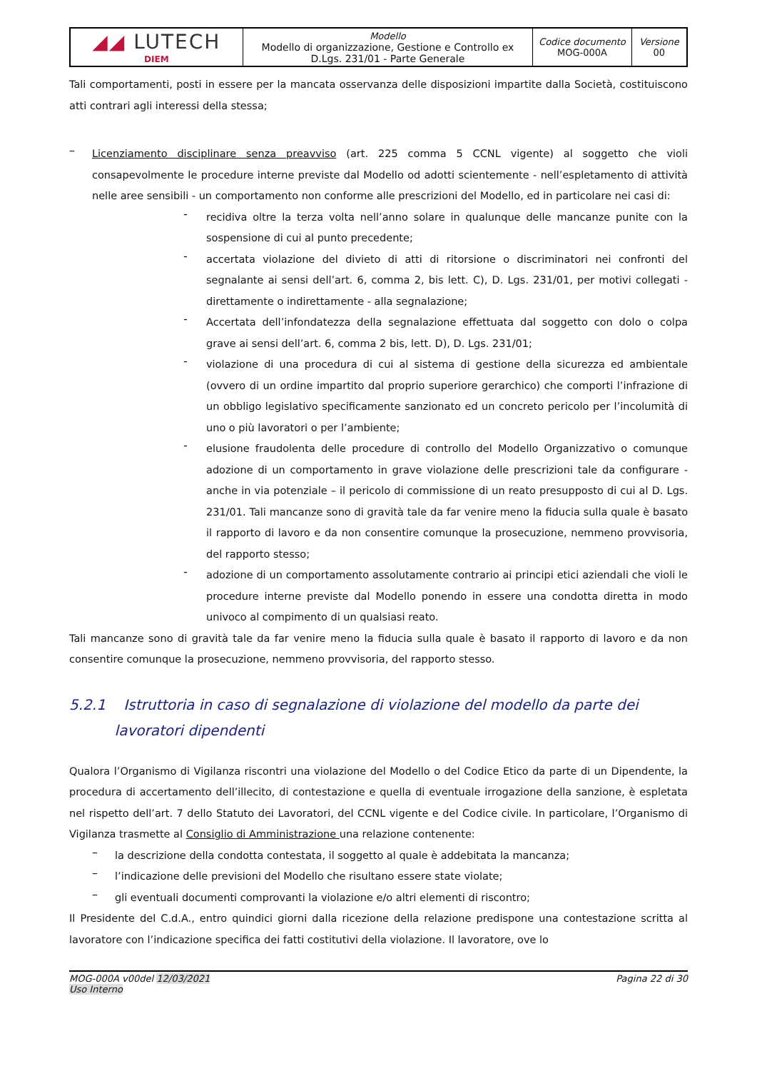| ◢◢ LUTECH DIEM | Modello Modello di organizzazione, Gestione e Controllo ex D.Lgs. 231/01 - Parte Generale | Codice documento MOG-000A | Versione 00 |
Tali comportamenti, posti in essere per la mancata osservanza delle disposizioni impartite dalla Società, costituiscono atti contrari agli interessi della stessa;
–
Licenziamento disciplinare senza preavviso (art. 225 comma 5 CCNL vigente) al soggetto che violi consapevolmente le procedure interne previste dal Modello od adotti scientemente - nell’espletamento di attività nelle aree sensibili - un comportamento non conforme alle prescrizioni del Modello, ed in particolare nei casi di:
-
recidiva oltre la terza volta nell’anno solare in qualunque delle mancanze punite con la sospensione di cui al punto precedente;
-
accertata violazione del divieto di atti di ritorsione o discriminatori nei confronti del segnalante ai sensi dell’art. 6, comma 2, bis lett. C), D. Lgs. 231/01, per motivi collegati - direttamente o indirettamente - alla segnalazione;
-
Accertata dell’infondatezza della segnalazione effettuata dal soggetto con dolo o colpa grave ai sensi dell’art. 6, comma 2 bis, lett. D), D. Lgs. 231/01;
-
violazione di una procedura di cui al sistema di gestione della sicurezza ed ambientale (ovvero di un ordine impartito dal proprio superiore gerarchico) che comporti l’infrazione di un obbligo legislativo specificamente sanzionato ed un concreto pericolo per l’incolumità di uno o più lavoratori o per l’ambiente;
-
elusione fraudolenta delle procedure di controllo del Modello Organizzativo o comunque adozione di un comportamento in grave violazione delle prescrizioni tale da configurare - anche in via potenziale – il pericolo di commissione di un reato presupposto di cui al D. Lgs. 231/01. Tali mancanze sono di gravità tale da far venire meno la fiducia sulla quale è basato il rapporto di lavoro e da non consentire comunque la prosecuzione, nemmeno provvisoria, del rapporto stesso;
-
adozione di un comportamento assolutamente contrario ai principi etici aziendali che violi le procedure interne previste dal Modello ponendo in essere una condotta diretta in modo univoco al compimento di un qualsiasi reato.
Tali mancanze sono di gravità tale da far venire meno la fiducia sulla quale è basato il rapporto di lavoro e da non consentire comunque la prosecuzione, nemmeno provvisoria, del rapporto stesso.
5.2.1 Istruttoria in caso di segnalazione di violazione del modello da parte dei
lavoratori dipendenti
Qualora l’Organismo di Vigilanza riscontri una violazione del Modello o del Codice Etico da parte di un Dipendente, la procedura di accertamento dell’illecito, di contestazione e quella di eventuale irrogazione della sanzione, è espletata nel rispetto dell’art. 7 dello Statuto dei Lavoratori, del CCNL vigente e del Codice civile. In particolare, l’Organismo di Vigilanza trasmette al Consiglio di Amministrazione una relazione contenente:
–
la descrizione della condotta contestata, il soggetto al quale è addebitata la mancanza;
–
l’indicazione delle previsioni del Modello che risultano essere state violate;
–
gli eventuali documenti comprovanti la violazione e/o altri elementi di riscontro;
Il Presidente del C.d.A., entro quindici giorni dalla ricezione della relazione predispone una contestazione scritta al lavoratore con l’indicazione specifica dei fatti costitutivi della violazione. Il lavoratore, ove lo
MOG-000A v00del 12/03/2021
Uso Interno
Pagina 22 di 30